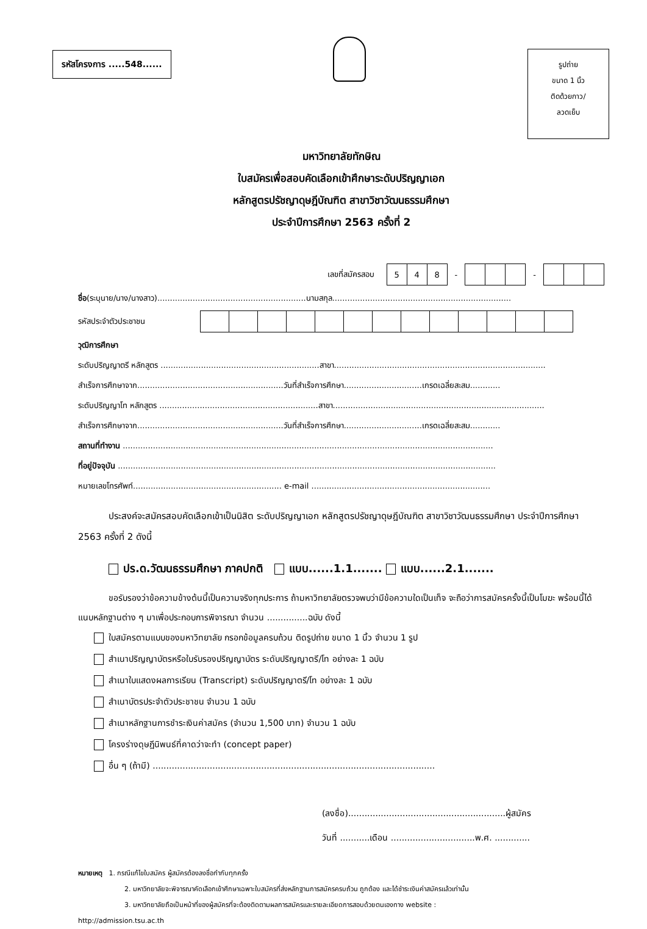รหัสโครงการ .....548......
รูปถ่าย
ขนาด 1 นิ้ว
ติดด้วยกาว/
ลวดเย็บ
มหาวิทยาลัยทักษิณ
ใบสมัครเพื่อสอบคัดเลือกเข้าศึกษาระดับปริญญาเอก
หลักสูตรปรัชญาดุษฎีบัณฑิต สาขาวิชาวัฒนธรรมศึกษา
ประจำปีการศึกษา 2563 ครั้งที่ 2
เลขที่สมัครสอบ
| 5 | 4 | 8 |
- -
ชื่อ(ระบุนาย/นาง/นางสาว)...........................................................นามสกุล.......................................................................
รหัสประจำตัวประชาชน
วุฒิการศึกษา
ระดับปริญญาตรี หลักสูตร ...............................................................สาขา....................................................................................
สำเร็จการศึกษาจาก..........................................................วันที่สำเร็จการศึกษา...............................เกรดเฉลี่ยสะสม............
ระดับปริญญาโท หลักสูตร ...............................................................สาขา....................................................................................
สำเร็จการศึกษาจาก..........................................................วันที่สำเร็จการศึกษา...............................เกรดเฉลี่ยสะสม............
สถานที่ทำงาน ...................................................................................................................................................
ที่อยู่ปัจจุบัน ......................................................................................................................................................
หมายเลขโทรศัพท์........................................................... e-mail .......................................................................
ประสงค์จะสมัครสอบคัดเลือกเข้าเป็นนิสิต ระดับปริญญาเอก หลักสูตรปรัชญาดุษฎีบัณฑิต สาขาวิชาวัฒนธรรมศึกษา ประจำปีการศึกษา 2563 ครั้งที่ 2 ดังนี้
ปร.ด.วัฒนธรรมศึกษา ภาคปกติ แบบ......1.1....... แบบ......2.1.......
ขอรับรองว่าข้อความข้างต้นนี้เป็นความจริงทุกประการ ถ้ามหาวิทยาลัยตรวจพบว่ามีข้อความใดเป็นเท็จ จะถือว่าการสมัครครั้งนี้เป็นโมฆะ พร้อมนี้ได้แนบหลักฐานต่าง ๆ มาเพื่อประกอบการพิจารณา จำนวน ...............ฉบับ ดังนี้
ใบสมัครตามแบบของมหาวิทยาลัย กรอกข้อมูลครบถ้วน ติดรูปถ่าย ขนาด 1 นิ้ว จำนวน 1 รูป
สำเนาปริญญาบัตรหรือใบรับรองปริญญาบัตร ระดับปริญญาตรี/โท อย่างละ 1 ฉบับ
สำเนาใบแสดงผลการเรียน (Transcript) ระดับปริญญาตรี/โท อย่างละ 1 ฉบับ
สำเนาบัตรประจำตัวประชาชน จำนวน 1 ฉบับ
สำเนาหลักฐานการชำระเงินค่าสมัคร (จำนวน 1,500 บาท) จำนวน 1 ฉบับ
โครงร่างดุษฎีนิพนธ์ที่คาดว่าจะทำ (concept paper)
อื่น ๆ (ถ้ามี) ........................................................................................................
(ลงชื่อ)..........................................................ผู้สมัคร
วันที่ ...........เดือน ...............................พ.ศ. .............
หมายเหตุ 1. กรณีแก้ไขใบสมัคร ผู้สมัครต้องลงชื่อกำกับทุกครั้ง
2. มหาวิทยาลัยจะพิจารณาคัดเลือกเข้าศึกษาเฉพาะใบสมัครที่ส่งหลักฐานการสมัครครบถ้วน ถูกต้อง และได้ชำระเงินค่าสมัครแล้วเท่านั้น
3. มหาวิทยาลัยถือเป็นหน้าที่ของผู้สมัครที่จะต้องติดตามผลการสมัครและรายละเอียดการสอบด้วยตนเองทาง website :
http://admission.tsu.ac.th